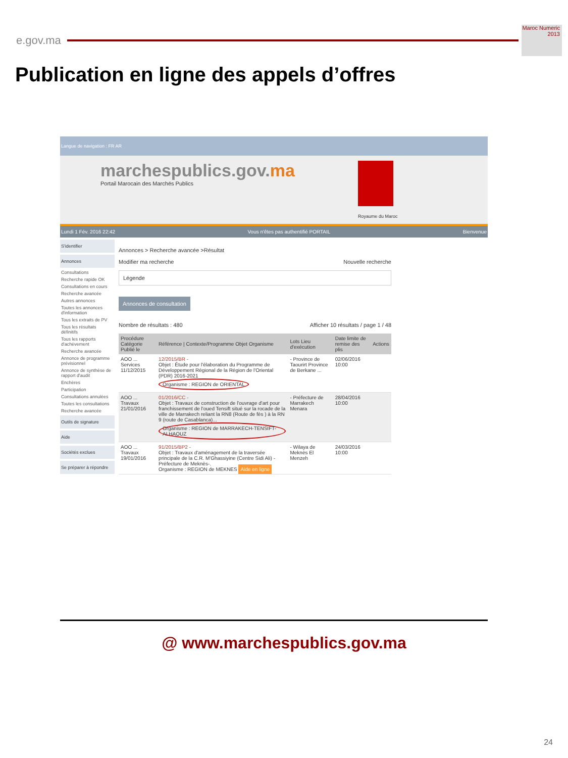e.gov.ma
Maroc Numeric 2013
Publication en ligne des appels d’offres
Langue de navigation : FR AR
marchespublics.gov.ma
Portail Marocain des Marchés Publics
Royaume du Maroc
Lundi 1 Fév. 2016 22:42 Vous n'êtes pas authentifié PORTAIL Bienvenue
S'identifier
Annonces
Consultations
Recherche rapide OK
Consultations en cours
Recherche avancée
Autres annonces
Toutes les annonces d'information
Tous les extraits de PV
Tous les résultats définitifs
Tous les rapports d'achèvement
Recherche avancée
Annonce de programme prévisionnel
Annonce de synthèse de rapport d'audit
Enchères
Participation
Consultations annulées
Toutes les consultations
Recherche avancée
Outils de signature
Aide
Sociétés exclues
Se préparer à répondre
Annonces > Recherche avancée >Résultat
Modifier ma recherche Nouvelle recherche
Légende
Annonces de consultation
Nombre de résultats : 480 Afficher 10 résultats / page 1 / 48
| Procédure Catégorie Publié le | Référence / Contexte/Programme Objet Organisme | Lots Lieu d'exécution | Date limite de remise des plis | Actions |
| --- | --- | --- | --- | --- |
| AOO ... Services 11/12/2015 | 12/2015/BR - Objet : Étude pour l'élaboration du Programme de Développement Régional de la Région de l'Oriental (PDR) 2016-2021 Organisme : REGION de ORIENTAL | - Province de Taourirt Province de Berkane ... | 02/06/2016 10:00 | |
| AOO ... Travaux 21/01/2016 | 01/2016/CC - Objet : Travaux de construction de l'ouvrage d'art pour franchissement de l'oued Tensift situé sur la rocade de la ville de Marrakech reliant la RN8 (Route de fès ) à la RN 9 (route de Casablanca)... Organisme : REGION de MARRAKECH-TENSIFT-ALHAOUZ | - Préfecture de Marrakech Menara | 28/04/2016 10:00 | |
| AOO ... Travaux 19/01/2016 | 91/2015/BP2 - Objet : Travaux d'aménagement de la traversée principale de la C.R. M'Ghassiyine (Centre Sidi Ali) -Préfecture de Meknès-. Organisme : REGION de MEKNES Aide en ligne | - Wilaya de Meknès El Menzeh | 24/03/2016 10:00 | |
@ www.marchespublics.gov.ma
24